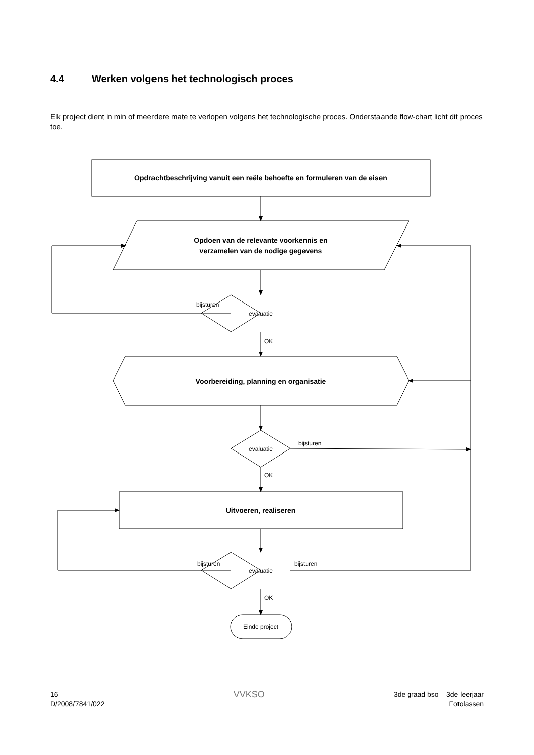4.4 Werken volgens het technologisch proces
Elk project dient in min of meerdere mate te verlopen volgens het technologische proces. Onderstaande flow-chart licht dit proces toe.
Opdrachtbeschrijving vanuit een reële behoefte en formuleren van de eisen
Opdoen van de relevante voorkennis en
verzamelen van de nodige gegevens
Voorbereiding, planning en organisatie
Uitvoeren, realiseren
evaluatie
evaluatie
evaluatie
Einde project
bijsturen
bijsturen
bijsturen
bijsturen
OK
OK
OK
16
D/2008/7841/022
VVKSO
3de graad bso – 3de leerjaar
Fotolassen